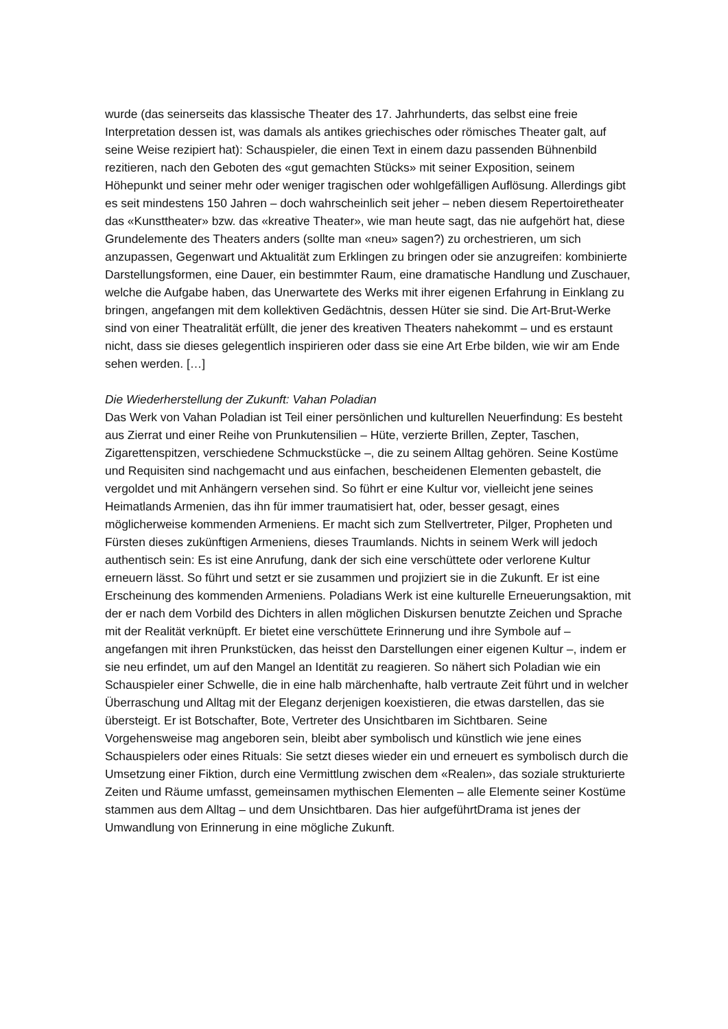wurde (das seinerseits das klassische Theater des 17. Jahrhunderts, das selbst eine freie Interpretation dessen ist, was damals als antikes griechisches oder römisches Theater galt, auf seine Weise rezipiert hat): Schauspieler, die einen Text in einem dazu passenden Bühnenbild rezitieren, nach den Geboten des «gut gemachten Stücks» mit seiner Exposition, seinem Höhepunkt und seiner mehr oder weniger tragischen oder wohlgefälligen Auflösung. Allerdings gibt es seit mindestens 150 Jahren – doch wahrscheinlich seit jeher – neben diesem Repertoiretheater das «Kunsttheater» bzw. das «kreative Theater», wie man heute sagt, das nie aufgehört hat, diese Grundelemente des Theaters anders (sollte man «neu» sagen?) zu orchestrieren, um sich anzupassen, Gegenwart und Aktualität zum Erklingen zu bringen oder sie anzugreifen: kombinierte Darstellungsformen, eine Dauer, ein bestimmter Raum, eine dramatische Handlung und Zuschauer, welche die Aufgabe haben, das Unerwartete des Werks mit ihrer eigenen Erfahrung in Einklang zu bringen, angefangen mit dem kollektiven Gedächtnis, dessen Hüter sie sind. Die Art-Brut-Werke sind von einer Theatralität erfüllt, die jener des kreativen Theaters nahekommt – und es erstaunt nicht, dass sie dieses gelegentlich inspirieren oder dass sie eine Art Erbe bilden, wie wir am Ende sehen werden. […]
Die Wiederherstellung der Zukunft: Vahan Poladian
Das Werk von Vahan Poladian ist Teil einer persönlichen und kulturellen Neuerfindung: Es besteht aus Zierrat und einer Reihe von Prunkutensilien – Hüte, verzierte Brillen, Zepter, Taschen, Zigarettenspitzen, verschiedene Schmuckstücke –, die zu seinem Alltag gehören. Seine Kostüme und Requisiten sind nachgemacht und aus einfachen, bescheidenen Elementen gebastelt, die vergoldet und mit Anhängern versehen sind. So führt er eine Kultur vor, vielleicht jene seines Heimatlands Armenien, das ihn für immer traumatisiert hat, oder, besser gesagt, eines möglicherweise kommenden Armeniens. Er macht sich zum Stellvertreter, Pilger, Propheten und Fürsten dieses zukünftigen Armeniens, dieses Traumlands. Nichts in seinem Werk will jedoch authentisch sein: Es ist eine Anrufung, dank der sich eine verschüttete oder verlorene Kultur erneuern lässt. So führt und setzt er sie zusammen und projiziert sie in die Zukunft. Er ist eine Erscheinung des kommenden Armeniens. Poladians Werk ist eine kulturelle Erneuerungsaktion, mit der er nach dem Vorbild des Dichters in allen möglichen Diskursen benutzte Zeichen und Sprache mit der Realität verknüpft. Er bietet eine verschüttete Erinnerung und ihre Symbole auf – angefangen mit ihren Prunkstücken, das heisst den Darstellungen einer eigenen Kultur –, indem er sie neu erfindet, um auf den Mangel an Identität zu reagieren. So nähert sich Poladian wie ein Schauspieler einer Schwelle, die in eine halb märchenhafte, halb vertraute Zeit führt und in welcher Überraschung und Alltag mit der Eleganz derjenigen koexistieren, die etwas darstellen, das sie übersteigt. Er ist Botschafter, Bote, Vertreter des Unsichtbaren im Sichtbaren. Seine Vorgehensweise mag angeboren sein, bleibt aber symbolisch und künstlich wie jene eines Schauspielers oder eines Rituals: Sie setzt dieses wieder ein und erneuert es symbolisch durch die Umsetzung einer Fiktion, durch eine Vermittlung zwischen dem «Realen», das soziale strukturierte Zeiten und Räume umfasst, gemeinsamen mythischen Elementen – alle Elemente seiner Kostüme stammen aus dem Alltag – und dem Unsichtbaren. Das hier aufgeführtDrama ist jenes der Umwandlung von Erinnerung in eine mögliche Zukunft.